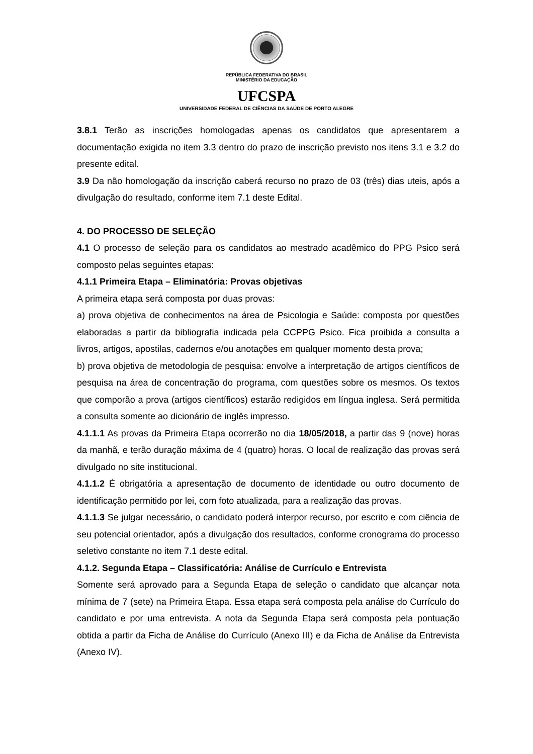REPÚBLICA FEDERATIVA DO BRASIL
MINISTÉRIO DA EDUCAÇÃO
UFCSPA
UNIVERSIDADE FEDERAL DE CIÊNCIAS DA SAÚDE DE PORTO ALEGRE
3.8.1 Terão as inscrições homologadas apenas os candidatos que apresentarem a documentação exigida no item 3.3 dentro do prazo de inscrição previsto nos itens 3.1 e 3.2 do presente edital.
3.9 Da não homologação da inscrição caberá recurso no prazo de 03 (três) dias uteis, após a divulgação do resultado, conforme item 7.1 deste Edital.
4. DO PROCESSO DE SELEÇÃO
4.1 O processo de seleção para os candidatos ao mestrado acadêmico do PPG Psico será composto pelas seguintes etapas:
4.1.1 Primeira Etapa – Eliminatória: Provas objetivas
A primeira etapa será composta por duas provas:
a) prova objetiva de conhecimentos na área de Psicologia e Saúde: composta por questões elaboradas a partir da bibliografia indicada pela CCPPG Psico. Fica proibida a consulta a livros, artigos, apostilas, cadernos e/ou anotações em qualquer momento desta prova;
b) prova objetiva de metodologia de pesquisa: envolve a interpretação de artigos científicos de pesquisa na área de concentração do programa, com questões sobre os mesmos. Os textos que comporão a prova (artigos científicos) estarão redigidos em língua inglesa. Será permitida a consulta somente ao dicionário de inglês impresso.
4.1.1.1 As provas da Primeira Etapa ocorrerão no dia 18/05/2018, a partir das 9 (nove) horas da manhã, e terão duração máxima de 4 (quatro) horas. O local de realização das provas será divulgado no site institucional.
4.1.1.2 É obrigatória a apresentação de documento de identidade ou outro documento de identificação permitido por lei, com foto atualizada, para a realização das provas.
4.1.1.3 Se julgar necessário, o candidato poderá interpor recurso, por escrito e com ciência de seu potencial orientador, após a divulgação dos resultados, conforme cronograma do processo seletivo constante no item 7.1 deste edital.
4.1.2. Segunda Etapa – Classificatória: Análise de Currículo e Entrevista
Somente será aprovado para a Segunda Etapa de seleção o candidato que alcançar nota mínima de 7 (sete) na Primeira Etapa. Essa etapa será composta pela análise do Currículo do candidato e por uma entrevista. A nota da Segunda Etapa será composta pela pontuação obtida a partir da Ficha de Análise do Currículo (Anexo III) e da Ficha de Análise da Entrevista (Anexo IV).